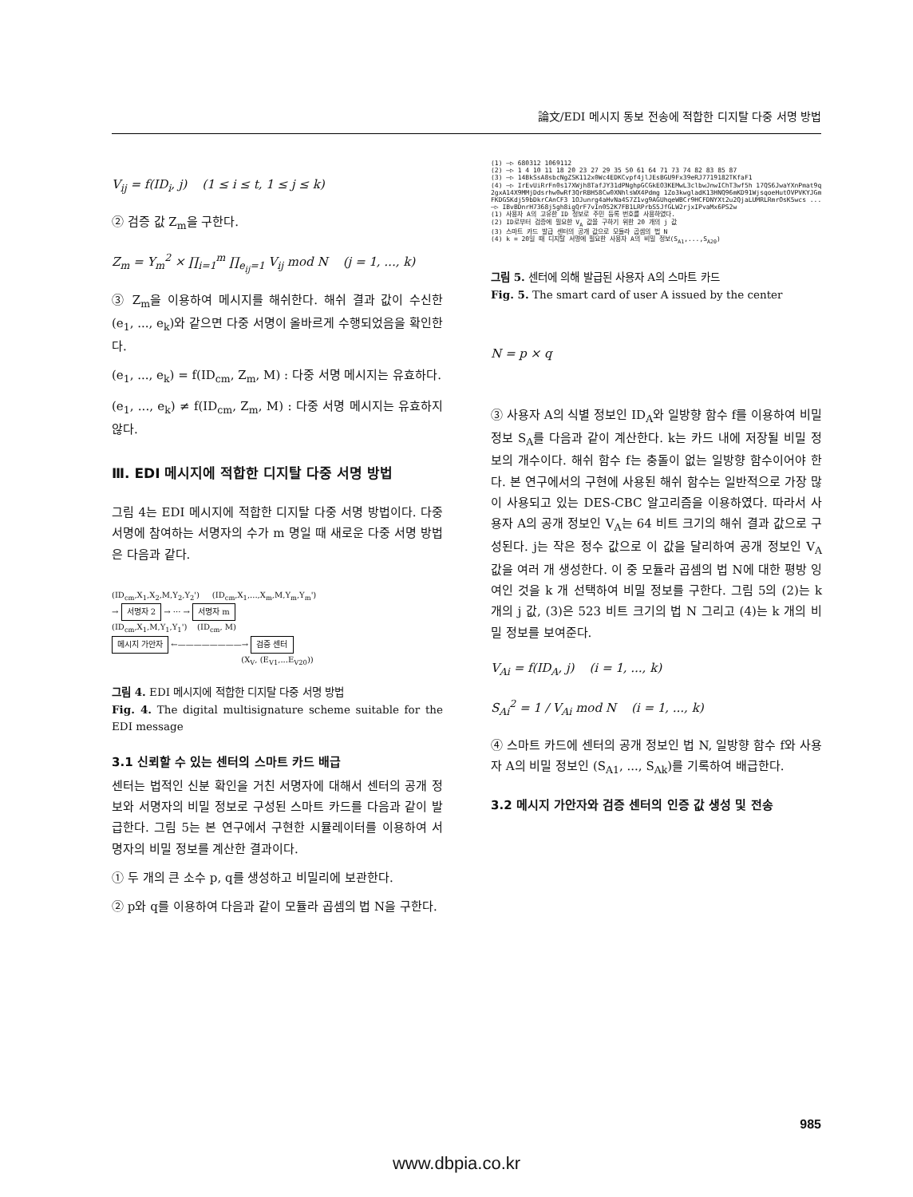論文/EDI 메시지 동보 전송에 적합한 디지탈 다중 서명 방법
V<sub>ij</sub> = f(ID<sub>i</sub>, j) (1 ≤ i ≤ t, 1 ≤ j ≤ k)
② 검증 값 Z<sub>m</sub>을 구한다.
Z<sub>m</sub> = Y<sub>m</sub><sup>2</sup> × ∏<sub>i=1</sub><sup>m</sup> ∏<sub>e<sub>ij</sub>=1</sub> V<sub>ij</sub> mod N (j = 1, ..., k)
③ Z<sub>m</sub>을 이용하여 메시지를 해쉬한다. 해쉬 결과 값이 수신한 (e<sub>1</sub>, ..., e<sub>k</sub>)와 같으면 다중 서명이 올바르게 수행되었음을 확인한다.
(e<sub>1</sub>, ..., e<sub>k</sub>) = f(ID<sub>cm</sub>, Z<sub>m</sub>, M) : 다중 서명 메시지는 유효하다.
(e<sub>1</sub>, ..., e<sub>k</sub>) ≠ f(ID<sub>cm</sub>, Z<sub>m</sub>, M) : 다중 서명 메시지는 유효하지 않다.
Ⅲ. EDI 메시지에 적합한 디지탈 다중 서명 방법
그림 4는 EDI 메시지에 적합한 디지탈 다중 서명 방법이다. 다중 서명에 참여하는 서명자의 수가 m 명일 때 새로운 다중 서명 방법은 다음과 같다.
(ID<sub>cm</sub>,X<sub>1</sub>,X<sub>2</sub>,M,Y<sub>2</sub>,Y<sub>2</sub>') (ID<sub>cm</sub>,X<sub>1</sub>,...,X<sub>m</sub>,M,Y<sub>m</sub>,Y<sub>m</sub>')
→ 서명자 2 → ··· → 서명자 m
(ID<sub>cm</sub>,X<sub>1</sub>,M,Y<sub>1</sub>,Y<sub>1</sub>') (ID<sub>cm</sub>, M)
메시지 가안자 ←————————→ 검증 센터
(X<sub>V</sub>, (E<sub>V1</sub>,...E<sub>V20</sub>))
그림 4. EDI 메시지에 적합한 디지탈 다중 서명 방법
Fig. 4. The digital multisignature scheme suitable for the EDI message
3.1 신뢰할 수 있는 센터의 스마트 카드 배급
센터는 법적인 신분 확인을 거친 서명자에 대해서 센터의 공개 정보와 서명자의 비밀 정보로 구성된 스마트 카드를 다음과 같이 발급한다. 그림 5는 본 연구에서 구현한 시뮬레이터를 이용하여 서명자의 비밀 정보를 계산한 결과이다.
① 두 개의 큰 소수 p, q를 생성하고 비밀리에 보관한다.
② p와 q를 이용하여 다음과 같이 모듈라 곱셈의 법 N을 구한다.
(1) —▷ 680312 1069112
(2) —▷ 1 4 10 11 18 20 23 27 29 35 50 61 64 71 73 74 82 83 85 87
(3) —▷ 14BkSsA8sbcNgZSK112x0Wc4EDKCvpf4jlJEsBGU9Fx39eRJ7719182TKfaF1
(4) —▷ IrEvUiRrFn0s17XWjh8TafJY31dPNghpGCGkEO3KEMwL3clbwJnwIChT3wf5h 17QS6JwaYXnPmat9q2gxA14X9MMjDdsrhw0wRf3QrRBH58Cw0XNhlsWX4Pdmg 1Zo3kwgladK13HNQ96mKD91WjsqoeHutOVPVKYJGmFKDGSKdj59bDkrCAnCF3 1OJunrg4aHvNa4S7Z1vg9AGUhqeWBCr9HCFDNYXt2u2QjaLUMRLRmrOsK5wcs ...
—▷ IBvBDnrH7368j5gh8igQrF7vIn052K7FB1LRPrbS5JfGLW2rjxIPvaMx6PS2w
(1) 사용자 A의 고유한 ID 정보로 주민 등록 번호를 사용하였다.
(2) ID로부터 검증에 필요한 V<sub>A</sub> 값을 구하기 위한 20 개의 j 값
(3) 스마트 카드 발급 센터의 공개 값으로 모듈라 곱셈의 법 N
(4) k = 20일 때 디지탈 서명에 필요한 사용자 A의 비밀 정보(S<sub>A1</sub>,...,S<sub>A20</sub>)
그림 5. 센터에 의해 발급된 사용자 A의 스마트 카드
Fig. 5. The smart card of user A issued by the center
N = p × q
③ 사용자 A의 식별 정보인 ID<sub>A</sub>와 일방향 함수 f를 이용하여 비밀 정보 S<sub>A</sub>를 다음과 같이 계산한다. k는 카드 내에 저장될 비밀 정보의 개수이다. 해쉬 함수 f는 충돌이 없는 일방향 함수이어야 한다. 본 연구에서의 구현에 사용된 해쉬 함수는 일반적으로 가장 많이 사용되고 있는 DES-CBC 알고리즘을 이용하였다. 따라서 사용자 A의 공개 정보인 V<sub>A</sub>는 64 비트 크기의 해쉬 결과 값으로 구성된다. j는 작은 정수 값으로 이 값을 달리하여 공개 정보인 V<sub>A</sub> 값을 여러 개 생성한다. 이 중 모듈라 곱셈의 법 N에 대한 평방 잉여인 것을 k 개 선택하여 비밀 정보를 구한다. 그림 5의 (2)는 k 개의 j 값, (3)은 523 비트 크기의 법 N 그리고 (4)는 k 개의 비밀 정보를 보여준다.
V<sub>Ai</sub> = f(ID<sub>A</sub>, j) (i = 1, ..., k)
S<sub>Ai</sub><sup>2</sup> = 1 / V<sub>Ai</sub> mod N (i = 1, ..., k)
④ 스마트 카드에 센터의 공개 정보인 법 N, 일방향 함수 f와 사용자 A의 비밀 정보인 (S<sub>A1</sub>, ..., S<sub>Ak</sub>)를 기록하여 배급한다.
3.2 메시지 가안자와 검증 센터의 인증 값 생성 및 전송
985
www.dbpia.co.kr